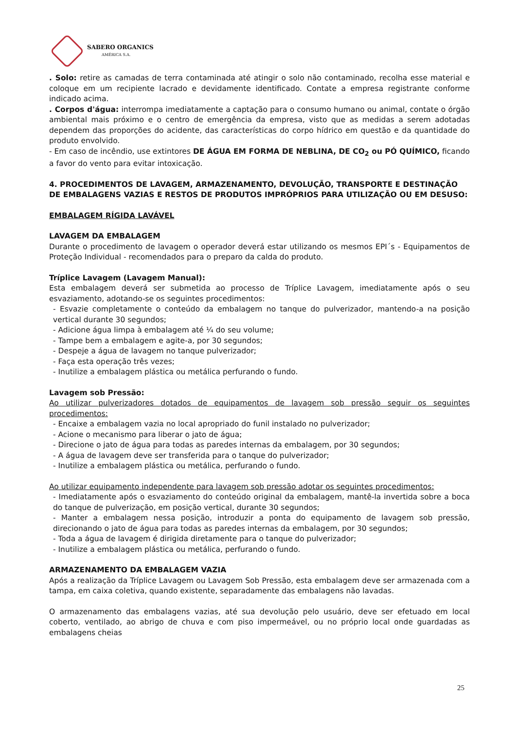SABERO ORGANICS
AMÉRICA S.A.
. Solo: retire as camadas de terra contaminada até atingir o solo não contaminado, recolha esse material e coloque em um recipiente lacrado e devidamente identificado. Contate a empresa registrante conforme indicado acima.
. Corpos d'água: interrompa imediatamente a captação para o consumo humano ou animal, contate o órgão ambiental mais próximo e o centro de emergência da empresa, visto que as medidas a serem adotadas dependem das proporções do acidente, das características do corpo hídrico em questão e da quantidade do produto envolvido.
- Em caso de incêndio, use extintores DE ÁGUA EM FORMA DE NEBLINA, DE CO<sub>2</sub> ou PÓ QUÍMICO, ficando a favor do vento para evitar intoxicação.
4. PROCEDIMENTOS DE LAVAGEM, ARMAZENAMENTO, DEVOLUÇÃO, TRANSPORTE E DESTINAÇÃO DE EMBALAGENS VAZIAS E RESTOS DE PRODUTOS IMPRÓPRIOS PARA UTILIZAÇÃO OU EM DESUSO:
EMBALAGEM RÍGIDA LAVÁVEL
LAVAGEM DA EMBALAGEM
Durante o procedimento de lavagem o operador deverá estar utilizando os mesmos EPI´s - Equipamentos de Proteção Individual - recomendados para o preparo da calda do produto.
Tríplice Lavagem (Lavagem Manual):
Esta embalagem deverá ser submetida ao processo de Tríplice Lavagem, imediatamente após o seu esvaziamento, adotando-se os seguintes procedimentos:
- Esvazie completamente o conteúdo da embalagem no tanque do pulverizador, mantendo-a na posição vertical durante 30 segundos;
- Adicione água limpa à embalagem até ¼ do seu volume;
- Tampe bem a embalagem e agite-a, por 30 segundos;
- Despeje a água de lavagem no tanque pulverizador;
- Faça esta operação três vezes;
- Inutilize a embalagem plástica ou metálica perfurando o fundo.
Lavagem sob Pressão:
Ao utilizar pulverizadores dotados de equipamentos de lavagem sob pressão seguir os seguintes procedimentos:
- Encaixe a embalagem vazia no local apropriado do funil instalado no pulverizador;
- Acione o mecanismo para liberar o jato de água;
- Direcione o jato de água para todas as paredes internas da embalagem, por 30 segundos;
- A água de lavagem deve ser transferida para o tanque do pulverizador;
- Inutilize a embalagem plástica ou metálica, perfurando o fundo.
Ao utilizar equipamento independente para lavagem sob pressão adotar os seguintes procedimentos:
- Imediatamente após o esvaziamento do conteúdo original da embalagem, mantê-la invertida sobre a boca do tanque de pulverização, em posição vertical, durante 30 segundos;
- Manter a embalagem nessa posição, introduzir a ponta do equipamento de lavagem sob pressão, direcionando o jato de água para todas as paredes internas da embalagem, por 30 segundos;
- Toda a água de lavagem é dirigida diretamente para o tanque do pulverizador;
- Inutilize a embalagem plástica ou metálica, perfurando o fundo.
ARMAZENAMENTO DA EMBALAGEM VAZIA
Após a realização da Tríplice Lavagem ou Lavagem Sob Pressão, esta embalagem deve ser armazenada com a tampa, em caixa coletiva, quando existente, separadamente das embalagens não lavadas.
O armazenamento das embalagens vazias, até sua devolução pelo usuário, deve ser efetuado em local coberto, ventilado, ao abrigo de chuva e com piso impermeável, ou no próprio local onde guardadas as embalagens cheias
25